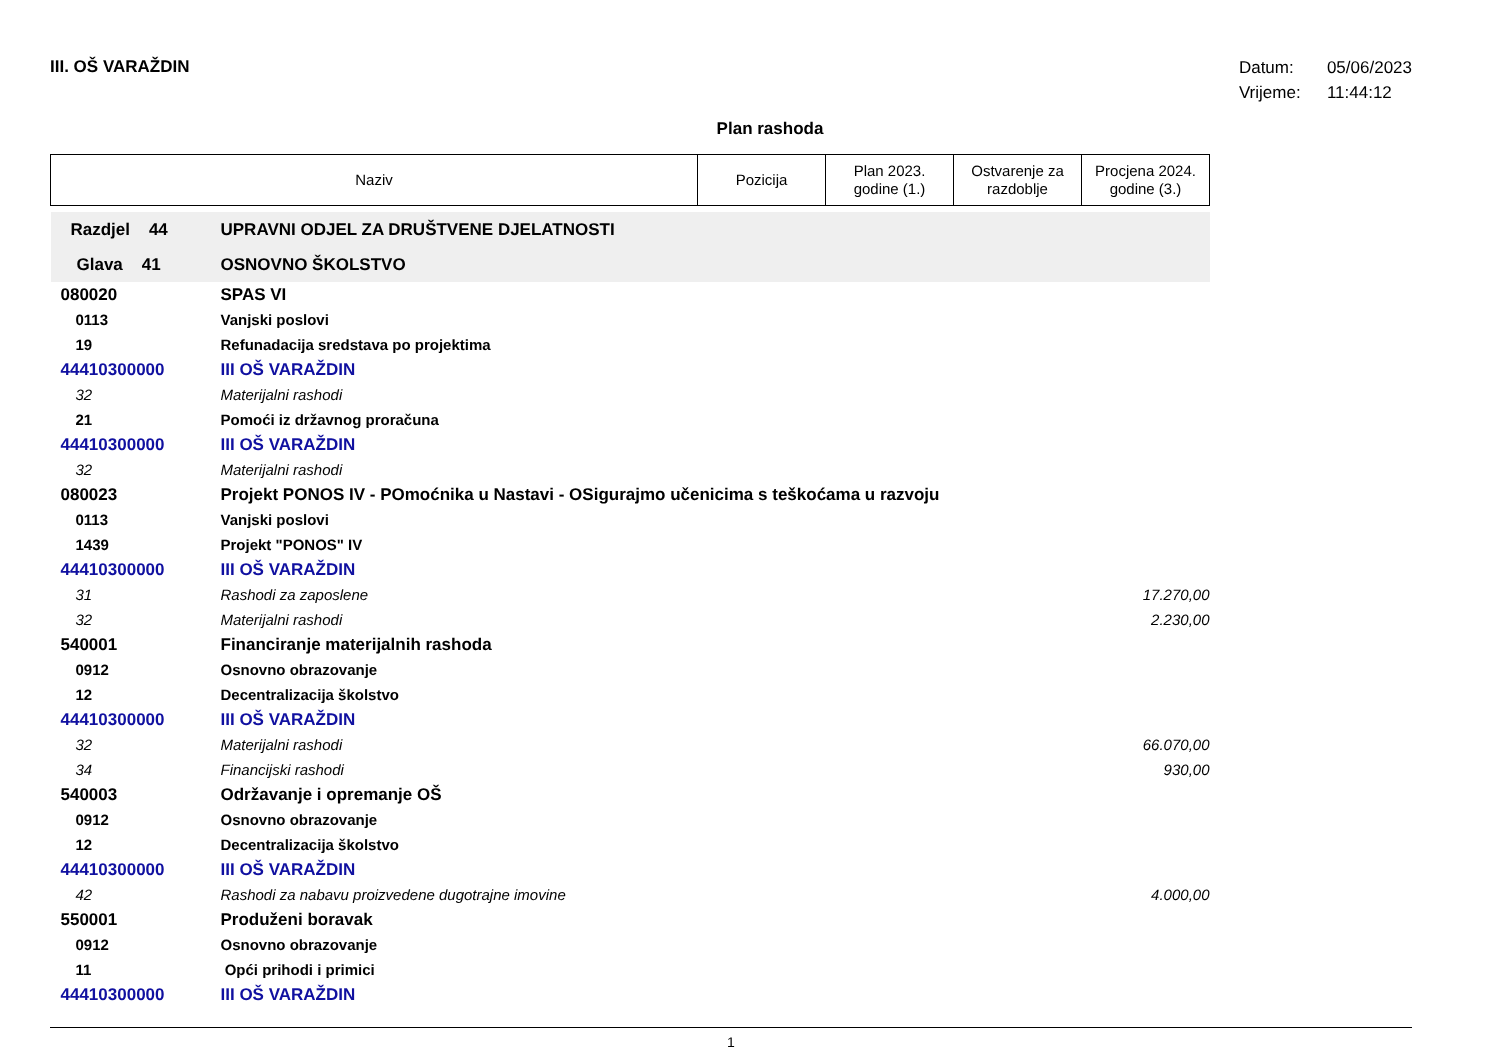III. OŠ VARAŽDIN
Datum: 05/06/2023
Vrijeme: 11:44:12
Plan rashoda
| Naziv | | Pozicija | Plan 2023. godine (1.) | Ostvarenje za razdoblje | Procjena 2024. godine (3.) |
| --- | --- | --- | --- | --- | --- |
| Razdjel 44 | UPRAVNI ODJEL ZA DRUŠTVENE DJELATNOSTI | | | | |
| Glava 41 | OSNOVNO ŠKOLSTVO | | | | |
| 080020 | SPAS VI | | | | |
| 0113 | Vanjski poslovi | | | | |
| 19 | Refunadacija sredstava po projektima | | | | |
| 44410300000 | III OŠ VARAŽDIN | | | | |
| 32 | Materijalni rashodi | | | | |
| 21 | Pomoći iz državnog proračuna | | | | |
| 44410300000 | III OŠ VARAŽDIN | | | | |
| 32 | Materijalni rashodi | | | | |
| 080023 | Projekt PONOS IV - POmoćnika u Nastavi - OSigurajmo učenicima s teškoćama u razvoju | | | | |
| 0113 | Vanjski poslovi | | | | |
| 1439 | Projekt "PONOS" IV | | | | |
| 44410300000 | III OŠ VARAŽDIN | | | | |
| 31 | Rashodi za zaposlene | | | | 17.270,00 |
| 32 | Materijalni rashodi | | | | 2.230,00 |
| 540001 | Financiranje materijalnih rashoda | | | | |
| 0912 | Osnovno obrazovanje | | | | |
| 12 | Decentralizacija školstvo | | | | |
| 44410300000 | III OŠ VARAŽDIN | | | | |
| 32 | Materijalni rashodi | | | | 66.070,00 |
| 34 | Financijski rashodi | | | | 930,00 |
| 540003 | Održavanje i opremanje OŠ | | | | |
| 0912 | Osnovno obrazovanje | | | | |
| 12 | Decentralizacija školstvo | | | | |
| 44410300000 | III OŠ VARAŽDIN | | | | |
| 42 | Rashodi za nabavu proizvedene dugotrajne imovine | | | | 4.000,00 |
| 550001 | Produženi boravak | | | | |
| 0912 | Osnovno obrazovanje | | | | |
| 11 | Opći prihodi i primici | | | | |
| 44410300000 | III OŠ VARAŽDIN | | | | |
1